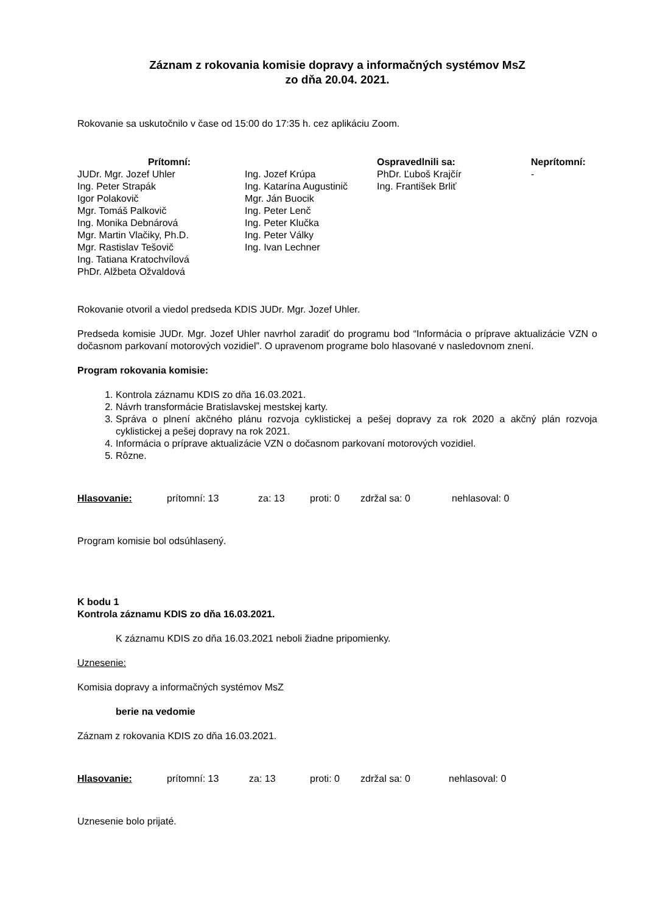Záznam z rokovania komisie dopravy a informačných systémov MsZ
zo dňa 20.04. 2021.
Rokovanie sa uskutočnilo v čase od 15:00 do 17:35 h. cez aplikáciu Zoom.
| Prítomní: | | Ospravedlnili sa: | Neprítomní: |
| --- | --- | --- | --- |
| JUDr. Mgr. Jozef Uhler Ing. Peter Strapák Igor Polakovič Mgr. Tomáš Palkovič Ing. Monika Debnárová Mgr. Martin Vlačiky, Ph.D. Mgr. Rastislav Tešovič Ing. Tatiana Kratochvílová PhDr. Alžbeta Ožvaldová | Ing. Jozef Krúpa Ing. Katarína Augustinič Mgr. Ján Buocik Ing. Peter Lenč Ing. Peter Klučka Ing. Peter Války Ing. Ivan Lechner | PhDr. Ľuboš Krajčír Ing. František Brliť | - |
Rokovanie otvoril a viedol predseda KDIS JUDr. Mgr. Jozef Uhler.
Predseda komisie JUDr. Mgr. Jozef Uhler navrhol zaradiť do programu bod “Informácia o príprave aktualizácie VZN o dočasnom parkovaní motorových vozidiel”. O upravenom programe bolo hlasované v nasledovnom znení.
Program rokovania komisie:
1. Kontrola záznamu KDIS zo dňa 16.03.2021.
2. Návrh transformácie Bratislavskej mestskej karty.
3. Správa o plnení akčného plánu rozvoja cyklistickej a pešej dopravy za rok 2020 a akčný plán rozvoja cyklistickej a pešej dopravy na rok 2021.
4. Informácia o príprave aktualizácie VZN o dočasnom parkovaní motorových vozidiel.
5. Rôzne.
Hlasovanie: prítomní: 13 za: 13 proti: 0 zdržal sa: 0 nehlasoval: 0
Program komisie bol odsúhlasený.
K bodu 1
Kontrola záznamu KDIS zo dňa 16.03.2021.
K záznamu KDIS zo dňa 16.03.2021 neboli žiadne pripomienky.
Uznesenie:
Komisia dopravy a informačných systémov MsZ
berie na vedomie
Záznam z rokovania KDIS zo dňa 16.03.2021.
Hlasovanie: prítomní: 13 za: 13 proti: 0 zdržal sa: 0 nehlasoval: 0
Uznesenie bolo prijaté.